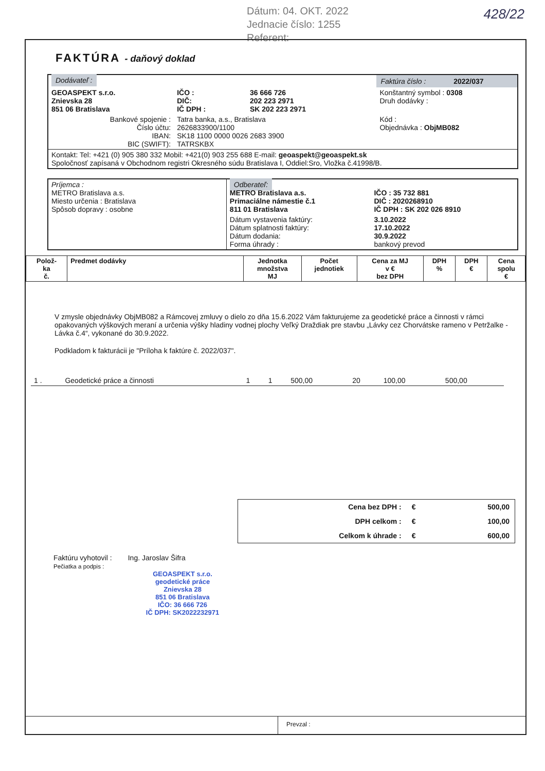Dátum: 04. OKT. 2022
Jednacie číslo: 1255
Referent:
428/22
FAKTÚRA - daňový doklad
| Dodávateľ : | | | Faktúra číslo : 2022/037 |
| GEOASPEKT s.r.o. Znievska 28 851 06 Bratislava | IČO : DIČ: IČ DPH : | 36 666 726 202 223 2971 SK 202 223 2971 | Konštantný symbol : 0308 Druh dodávky : |
| Bankové spojenie : Číslo účtu: IBAN: BIC (SWIFT): | Tatra banka, a.s., Bratislava 2626833900/1100 SK18 1100 0000 0026 2683 3900 TATRSKBX | | Kód : Objednávka : ObjMB082 |
| Kontakt: Tel: +421 (0) 905 380 332 Mobil: +421(0) 903 255 688 E-mail: geoaspekt@geoaspekt.sk Spoločnosť zapísaná v Obchodnom registri Okresného súdu Bratislava I, Oddiel:Sro, Vložka č.41998/B. | | | |
| Príjemca : METRO Bratislava a.s. Miesto určenia : Bratislava Spôsob dopravy : osobne | Odberateľ: METRO Bratislava a.s. Primaciálne námestie č.1 811 01 Bratislava | IČO : 35 732 881 DIČ : 2020268910 IČ DPH : SK 202 026 8910 |
| | Dátum vystavenia faktúry: Dátum splatnosti faktúry: Dátum dodania: Forma úhrady : | 3.10.2022 17.10.2022 30.9.2022 bankový prevod |
| Polož- ka č. | Predmet dodávky | Jednotka množstva MJ | Počet jednotiek | Cena za MJ v € bez DPH | DPH % | DPH € | Cena spolu € |
| --- | --- | --- | --- | --- | --- | --- | --- |
V zmysle objednávky ObjMB082 a Rámcovej zmluvy o dielo zo dňa 15.6.2022 Vám fakturujeme za geodetické práce a činnosti v rámci opakovaných výškových meraní a určenia výšky hladiny vodnej plochy Veľký Draždiak pre stavbu „Lávky cez Chorvátske rameno v Petržalke - Lávka č.4“, vykonané do 30.9.2022.
Podkladom k fakturácii je "Príloha k faktúre č. 2022/037".
| 1 . | Geodetické práce a činnosti | 1 | 1 | 500,00 | 20 | 100,00 | 500,00 |
| Cena bez DPH : | € | 500,00 |
| DPH celkom : | € | 100,00 |
| Celkom k úhrade : | € | 600,00 |
Faktúru vyhotovil : Ing. Jaroslav Šifra
Pečiatka a podpis :
GEOASPEKT s.r.o.
geodetické práce
Znievska 28
851 06 Bratislava
IČO: 36 666 726
IČ DPH: SK2022232971
Prevzal :